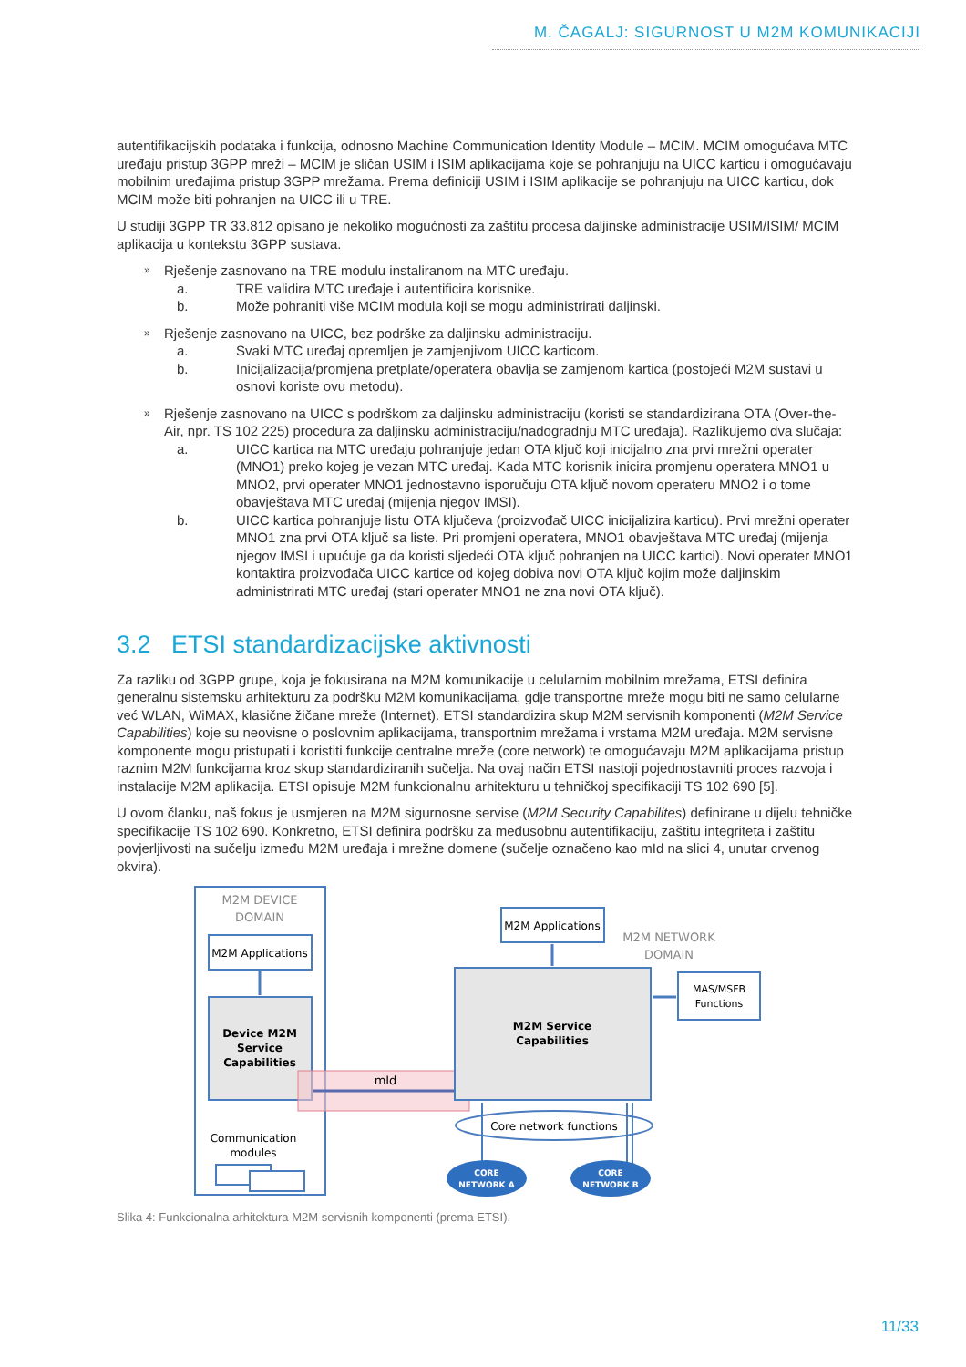M. ČAGALJ: SIGURNOST U M2M KOMUNIKACIJI
autentifikacijskih podataka i funkcija, odnosno Machine Communication Identity Module – MCIM. MCIM omogućava MTC uređaju pristup 3GPP mreži – MCIM je sličan USIM i ISIM aplikacijama koje se pohranjuju na UICC karticu i omogućavaju mobilnim uređajima pristup 3GPP mrežama. Prema definiciji USIM i ISIM aplikacije se pohranjuju na UICC karticu, dok MCIM može biti pohranjen na UICC ili u TRE.
U studiji 3GPP TR 33.812 opisano je nekoliko mogućnosti za zaštitu procesa daljinske administracije USIM/ISIM/ MCIM aplikacija u kontekstu 3GPP sustava.
» Rješenje zasnovano na TRE modulu instaliranom na MTC uređaju.
a. TRE validira MTC uređaje i autentificira korisnike.
b. Može pohraniti više MCIM modula koji se mogu administrirati daljinski.
» Rješenje zasnovano na UICC, bez podrške za daljinsku administraciju.
a. Svaki MTC uređaj opremljen je zamjenjivom UICC karticom.
b. Inicijalizacija/promjena pretplate/operatera obavlja se zamjenom kartica (postojeći M2M sustavi u osnovi koriste ovu metodu).
» Rješenje zasnovano na UICC s podrškom za daljinsku administraciju (koristi se standardizirana OTA (Over-the-Air, npr. TS 102 225) procedura za daljinsku administraciju/nadogradnju MTC uređaja). Razlikujemo dva slučaja:
a. UICC kartica na MTC uređaju pohranjuje jedan OTA ključ koji inicijalno zna prvi mrežni operater (MNO1) preko kojeg je vezan MTC uređaj. Kada MTC korisnik inicira promjenu operatera MNO1 u MNO2, prvi operater MNO1 jednostavno isporučuju OTA ključ novom operateru MNO2 i o tome obavještava MTC uređaj (mijenja njegov IMSI).
b. UICC kartica pohranjuje listu OTA ključeva (proizvođač UICC inicijalizira karticu). Prvi mrežni operater MNO1 zna prvi OTA ključ sa liste. Pri promjeni operatera, MNO1 obavještava MTC uređaj (mijenja njegov IMSI i upućuje ga da koristi sljedeći OTA ključ pohranjen na UICC kartici). Novi operater MNO1 kontaktira proizvođača UICC kartice od kojeg dobiva novi OTA ključ kojim može daljinskim administrirati MTC uređaj (stari operater MNO1 ne zna novi OTA ključ).
3.2 ETSI standardizacijske aktivnosti
Za razliku od 3GPP grupe, koja je fokusirana na M2M komunikacije u celularnim mobilnim mrežama, ETSI definira generalnu sistemsku arhitekturu za podršku M2M komunikacijama, gdje transportne mreže mogu biti ne samo celularne već WLAN, WiMAX, klasične žičane mreže (Internet). ETSI standardizira skup M2M servisnih komponenti (M2M Service Capabilities) koje su neovisne o poslovnim aplikacijama, transportnim mrežama i vrstama M2M uređaja. M2M servisne komponente mogu pristupati i koristiti funkcije centralne mreže (core network) te omogućavaju M2M aplikacijama pristup raznim M2M funkcijama kroz skup standardiziranih sučelja. Na ovaj način ETSI nastoji pojednostavniti proces razvoja i instalacije M2M aplikacija. ETSI opisuje M2M funkcionalnu arhitekturu u tehničkoj specifikaciji TS 102 690 [5].
U ovom članku, naš fokus je usmjeren na M2M sigurnosne servise (M2M Security Capabilites) definirane u dijelu tehničke specifikacije TS 102 690. Konkretno, ETSI definira podršku za međusobnu autentifikaciju, zaštitu integriteta i zaštitu povjerljivosti na sučelju između M2M uređaja i mrežne domene (sučelje označeno kao mId na slici 4, unutar crvenog okvira).
M2M DEVICE
DOMAIN
M2M Applications
Device M2M
Service
Capabilities
mId
Communication
modules
M2M Applications
M2M NETWORK
DOMAIN
M2M Service
Capabilities
MAS/MSFB
Functions
Core network functions
CORE
NETWORK A
CORE
NETWORK B
Slika 4: Funkcionalna arhitektura M2M servisnih komponenti (prema ETSI).
11/33